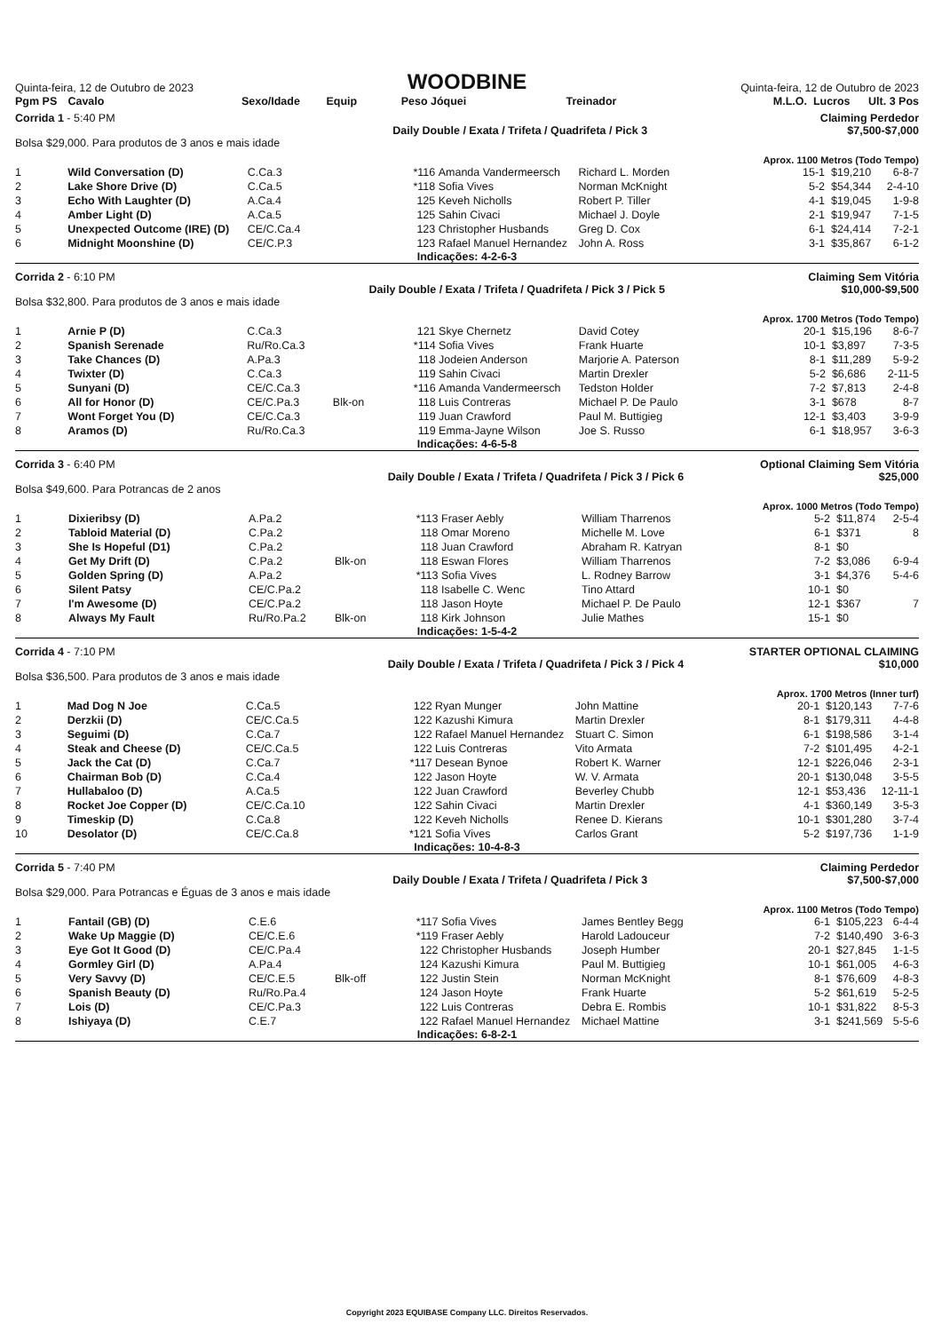Quinta-feira, 12 de Outubro de 2023
WOODBINE
Quinta-feira, 12 de Outubro de 2023
| Pgm PS | Cavalo | Sexo/Idade | Equip | Peso | Jóquei | Treinador | M.L.O. | Lucros | Ult. 3 Pos |
| --- | --- | --- | --- | --- | --- | --- | --- | --- | --- |
Corrida 1 - 5:40 PM Claiming Perdedor
Daily Double / Exata / Trifeta / Quadrifeta / Pick 3 $7,500-$7,000
Bolsa $29,000. Para produtos de 3 anos e mais idade
Aprox. 1100 Metros (Todo Tempo)
| 1 | Wild Conversation (D) | C.Ca.3 | | *116 | Amanda Vandermeersch | Richard L. Morden | 15-1 | $19,210 | 6-8-7 |
| 2 | Lake Shore Drive (D) | C.Ca.5 | | *118 | Sofia Vives | Norman McKnight | 5-2 | $54,344 | 2-4-10 |
| 3 | Echo With Laughter (D) | A.Ca.4 | | 125 | Keveh Nicholls | Robert P. Tiller | 4-1 | $19,045 | 1-9-8 |
| 4 | Amber Light (D) | A.Ca.5 | | 125 | Sahin Civaci | Michael J. Doyle | 2-1 | $19,947 | 7-1-5 |
| 5 | Unexpected Outcome (IRE) (D) | CE/C.Ca.4 | | 123 | Christopher Husbands | Greg D. Cox | 6-1 | $24,414 | 7-2-1 |
| 6 | Midnight Moonshine (D) | CE/C.P.3 | | 123 | Rafael Manuel Hernandez | John A. Ross | 3-1 | $35,867 | 6-1-2 |
Indicações: 4-2-6-3
Corrida 2 - 6:10 PM Claiming Sem Vitória
Daily Double / Exata / Trifeta / Quadrifeta / Pick 3 / Pick 5 $10,000-$9,500
Bolsa $32,800. Para produtos de 3 anos e mais idade
Aprox. 1700 Metros (Todo Tempo)
| 1 | Arnie P (D) | C.Ca.3 | | 121 | Skye Chernetz | David Cotey | 20-1 | $15,196 | 8-6-7 |
| 2 | Spanish Serenade | Ru/Ro.Ca.3 | | *114 | Sofia Vives | Frank Huarte | 10-1 | $3,897 | 7-3-5 |
| 3 | Take Chances (D) | A.Pa.3 | | 118 | Jodeien Anderson | Marjorie A. Paterson | 8-1 | $11,289 | 5-9-2 |
| 4 | Twixter (D) | C.Ca.3 | | 119 | Sahin Civaci | Martin Drexler | 5-2 | $6,686 | 2-11-5 |
| 5 | Sunyani (D) | CE/C.Ca.3 | | *116 | Amanda Vandermeersch | Tedston Holder | 7-2 | $7,813 | 2-4-8 |
| 6 | All for Honor (D) | CE/C.Pa.3 | Blk-on | 118 | Luis Contreras | Michael P. De Paulo | 3-1 | $678 | 8-7 |
| 7 | Wont Forget You (D) | CE/C.Ca.3 | | 119 | Juan Crawford | Paul M. Buttigieg | 12-1 | $3,403 | 3-9-9 |
| 8 | Aramos (D) | Ru/Ro.Ca.3 | | 119 | Emma-Jayne Wilson | Joe S. Russo | 6-1 | $18,957 | 3-6-3 |
Indicações: 4-6-5-8
Corrida 3 - 6:40 PM Optional Claiming Sem Vitória
Daily Double / Exata / Trifeta / Quadrifeta / Pick 3 / Pick 6 $25,000
Bolsa $49,600. Para Potrancas de 2 anos
Aprox. 1000 Metros (Todo Tempo)
| 1 | Dixieribsy (D) | A.Pa.2 | | *113 | Fraser Aebly | William Tharrenos | 5-2 | $11,874 | 2-5-4 |
| 2 | Tabloid Material (D) | C.Pa.2 | | 118 | Omar Moreno | Michelle M. Love | 6-1 | $371 | 8 |
| 3 | She Is Hopeful (D1) | C.Pa.2 | | 118 | Juan Crawford | Abraham R. Katryan | 8-1 | $0 | |
| 4 | Get My Drift (D) | C.Pa.2 | Blk-on | 118 | Eswan Flores | William Tharrenos | 7-2 | $3,086 | 6-9-4 |
| 5 | Golden Spring (D) | A.Pa.2 | | *113 | Sofia Vives | L. Rodney Barrow | 3-1 | $4,376 | 5-4-6 |
| 6 | Silent Patsy | CE/C.Pa.2 | | 118 | Isabelle C. Wenc | Tino Attard | 10-1 | $0 | |
| 7 | I'm Awesome (D) | CE/C.Pa.2 | | 118 | Jason Hoyte | Michael P. De Paulo | 12-1 | $367 | 7 |
| 8 | Always My Fault | Ru/Ro.Pa.2 | Blk-on | 118 | Kirk Johnson | Julie Mathes | 15-1 | $0 | |
Indicações: 1-5-4-2
Corrida 4 - 7:10 PM STARTER OPTIONAL CLAIMING
Daily Double / Exata / Trifeta / Quadrifeta / Pick 3 / Pick 4 $10,000
Bolsa $36,500. Para produtos de 3 anos e mais idade
Aprox. 1700 Metros (Inner turf)
| 1 | Mad Dog N Joe | C.Ca.5 | | 122 | Ryan Munger | John Mattine | 20-1 | $120,143 | 7-7-6 |
| 2 | Derzkii (D) | CE/C.Ca.5 | | 122 | Kazushi Kimura | Martin Drexler | 8-1 | $179,311 | 4-4-8 |
| 3 | Seguimi (D) | C.Ca.7 | | 122 | Rafael Manuel Hernandez | Stuart C. Simon | 6-1 | $198,586 | 3-1-4 |
| 4 | Steak and Cheese (D) | CE/C.Ca.5 | | 122 | Luis Contreras | Vito Armata | 7-2 | $101,495 | 4-2-1 |
| 5 | Jack the Cat (D) | C.Ca.7 | | *117 | Desean Bynoe | Robert K. Warner | 12-1 | $226,046 | 2-3-1 |
| 6 | Chairman Bob (D) | C.Ca.4 | | 122 | Jason Hoyte | W. V. Armata | 20-1 | $130,048 | 3-5-5 |
| 7 | Hullabaloo (D) | A.Ca.5 | | 122 | Juan Crawford | Beverley Chubb | 12-1 | $53,436 | 12-11-1 |
| 8 | Rocket Joe Copper (D) | CE/C.Ca.10 | | 122 | Sahin Civaci | Martin Drexler | 4-1 | $360,149 | 3-5-3 |
| 9 | Timeskip (D) | C.Ca.8 | | 122 | Keveh Nicholls | Renee D. Kierans | 10-1 | $301,280 | 3-7-4 |
| 10 | Desolator (D) | CE/C.Ca.8 | | *121 | Sofia Vives | Carlos Grant | 5-2 | $197,736 | 1-1-9 |
Indicações: 10-4-8-3
Corrida 5 - 7:40 PM Claiming Perdedor
Daily Double / Exata / Trifeta / Quadrifeta / Pick 3 $7,500-$7,000
Bolsa $29,000. Para Potrancas e Éguas de 3 anos e mais idade
Aprox. 1100 Metros (Todo Tempo)
| 1 | Fantail (GB) (D) | C.E.6 | | *117 | Sofia Vives | James Bentley Begg | 6-1 | $105,223 | 6-4-4 |
| 2 | Wake Up Maggie (D) | CE/C.E.6 | | *119 | Fraser Aebly | Harold Ladouceur | 7-2 | $140,490 | 3-6-3 |
| 3 | Eye Got It Good (D) | CE/C.Pa.4 | | 122 | Christopher Husbands | Joseph Humber | 20-1 | $27,845 | 1-1-5 |
| 4 | Gormley Girl (D) | A.Pa.4 | | 124 | Kazushi Kimura | Paul M. Buttigieg | 10-1 | $61,005 | 4-6-3 |
| 5 | Very Savvy (D) | CE/C.E.5 | Blk-off | 122 | Justin Stein | Norman McKnight | 8-1 | $76,609 | 4-8-3 |
| 6 | Spanish Beauty (D) | Ru/Ro.Pa.4 | | 124 | Jason Hoyte | Frank Huarte | 5-2 | $61,619 | 5-2-5 |
| 7 | Lois (D) | CE/C.Pa.3 | | 122 | Luis Contreras | Debra E. Rombis | 10-1 | $31,822 | 8-5-3 |
| 8 | Ishiyaya (D) | C.E.7 | | 122 | Rafael Manuel Hernandez | Michael Mattine | 3-1 | $241,569 | 5-5-6 |
Indicações: 6-8-2-1
Copyright 2023 EQUIBASE Company LLC. Direitos Reservados.